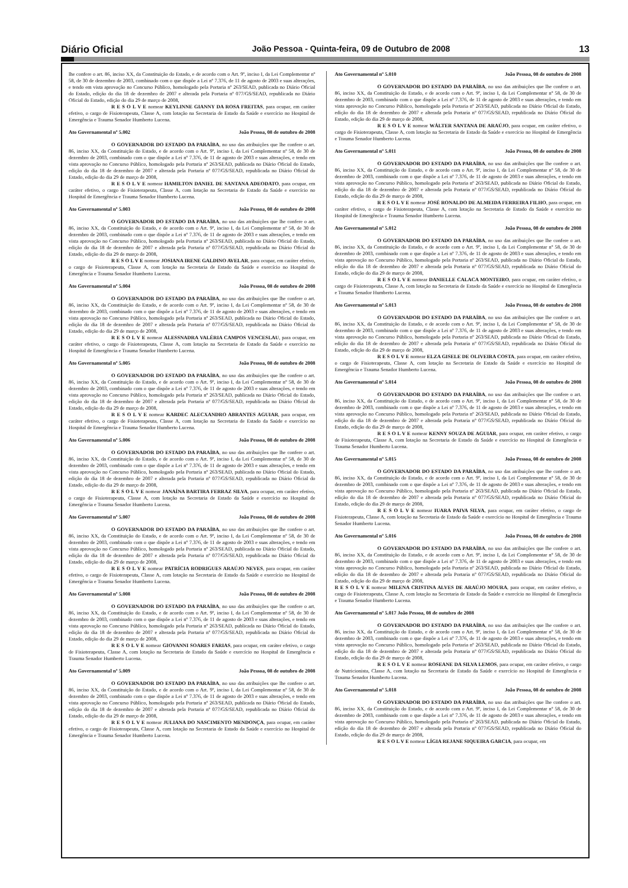Diário Oficial João Pessoa - Quinta-feira, 09 de Outubro de 2008 13
lhe confere o art. 86, inciso XX, da Constituição do Estado, e de acordo com o Art. 9º, inciso I, da Lei Complementar nº 58, de 30 de dezembro de 2003, combinado com o que dispõe a Lei nº 7.376, de 11 de agosto de 2003 e suas alterações, e tendo em vista aprovação no Concurso Público, homologado pela Portaria nº 263/SEAD, publicada no Diário Oficial do Estado, edição do dia 18 de dezembro de 2007 e alterada pela Portaria nº 077/GS/SEAD, republicada no Diário Oficial do Estado, edição do dia 29 de março de 2008,
R E S O L V E nomear KEYLINNE GIANNY DA ROSA FREITAS, para ocupar, em caráter efetivo, o cargo de Fisioterapeuta, Classe A, com lotação na Secretaria de Estado da Saúde e exercício no Hospital de Emergência e Trauma Senador Humberto Lucena.
Ato Governamental nº 5.002 João Pessoa, 08 de outubro de 2008
O GOVERNADOR DO ESTADO DA PARAÍBA, no uso das atribuições que lhe confere o art. 86, inciso XX, da Constituição do Estado, e de acordo com o Art. 9º, inciso I, da Lei Complementar nº 58, de 30 de dezembro de 2003, combinado com o que dispõe a Lei nº 7.376, de 11 de agosto de 2003 e suas alterações, e tendo em vista aprovação no Concurso Público, homologado pela Portaria nº 263/SEAD, publicada no Diário Oficial do Estado, edição do dia 18 de dezembro de 2007 e alterada pela Portaria nº 077/GS/SEAD, republicada no Diário Oficial do Estado, edição do dia 29 de março de 2008,
R E S O L V E nomear HAMILTON DANIEL DE SANTANA ADEODATO, para ocupar, em caráter efetivo, o cargo de Fisioterapeuta, Classe A, com lotação na Secretaria de Estado da Saúde e exercício no Hospital de Emergência e Trauma Senador Humberto Lucena.
Ato Governamental nº 5.003 João Pessoa, 08 de outubro de 2008
O GOVERNADOR DO ESTADO DA PARAÍBA, no uso das atribuições que lhe confere o art. 86, inciso XX, da Constituição do Estado, e de acordo com o Art. 9º, inciso I, da Lei Complementar nº 58, de 30 de dezembro de 2003, combinado com o que dispõe a Lei nº 7.376, de 11 de agosto de 2003 e suas alterações, e tendo em vista aprovação no Concurso Público, homologado pela Portaria nº 263/SEAD, publicada no Diário Oficial do Estado, edição do dia 18 de dezembro de 2007 e alterada pela Portaria nº 077/GS/SEAD, republicada no Diário Oficial do Estado, edição do dia 29 de março de 2008,
R E S O L V E nomear JOSIANA IRENE GALDINO AVELAR, para ocupar, em caráter efetivo, o cargo de Fisioterapeuta, Classe A, com lotação na Secretaria de Estado da Saúde e exercício no Hospital de Emergência e Trauma Senador Humberto Lucena.
Ato Governamental nº 5.004 João Pessoa, 08 de outubro de 2008
O GOVERNADOR DO ESTADO DA PARAÍBA, no uso das atribuições que lhe confere o art. 86, inciso XX, da Constituição do Estado, e de acordo com o Art. 9º, inciso I, da Lei Complementar nº 58, de 30 de dezembro de 2003, combinado com o que dispõe a Lei nº 7.376, de 11 de agosto de 2003 e suas alterações, e tendo em vista aprovação no Concurso Público, homologado pela Portaria nº 263/SEAD, publicada no Diário Oficial do Estado, edição do dia 18 de dezembro de 2007 e alterada pela Portaria nº 077/GS/SEAD, republicada no Diário Oficial do Estado, edição do dia 29 de março de 2008,
R E S O L V E nomear ALESSNADRA VALÉRIA CAMPOS VENCESLAU, para ocupar, em caráter efetivo, o cargo de Fisioterapeuta, Classe A, com lotação na Secretaria de Estado da Saúde e exercício no Hospital de Emergência e Trauma Senador Humberto Lucena.
Ato Governamental nº 5.005 João Pessoa, 08 de outubro de 2008
O GOVERNADOR DO ESTADO DA PARAÍBA, no uso das atribuições que lhe confere o art. 86, inciso XX, da Constituição do Estado, e de acordo com o Art. 9º, inciso I, da Lei Complementar nº 58, de 30 de dezembro de 2003, combinado com o que dispõe a Lei nº 7.376, de 11 de agosto de 2003 e suas alterações, e tendo em vista aprovação no Concurso Público, homologado pela Portaria nº 263/SEAD, publicada no Diário Oficial do Estado, edição do dia 18 de dezembro de 2007 e alterada pela Portaria nº 077/GS/SEAD, republicada no Diário Oficial do Estado, edição do dia 29 de março de 2008,
R E S O L V E nomear KARDEC ALECXANDRO ABRANTES AGUIAR, para ocupar, em caráter efetivo, o cargo de Fisioterapeuta, Classe A, com lotação na Secretaria de Estado da Saúde e exercício no Hospital de Emergência e Trauma Senador Humberto Lucena.
Ato Governamental nº 5.006 João Pessoa, 08 de outubro de 2008
O GOVERNADOR DO ESTADO DA PARAÍBA, no uso das atribuições que lhe confere o art. 86, inciso XX, da Constituição do Estado, e de acordo com o Art. 9º, inciso I, da Lei Complementar nº 58, de 30 de dezembro de 2003, combinado com o que dispõe a Lei nº 7.376, de 11 de agosto de 2003 e suas alterações, e tendo em vista aprovação no Concurso Público, homologado pela Portaria nº 263/SEAD, publicada no Diário Oficial do Estado, edição do dia 18 de dezembro de 2007 e alterada pela Portaria nº 077/GS/SEAD, republicada no Diário Oficial do Estado, edição do dia 29 de março de 2008,
R E S O L V E nomear JANAÍNA BARTIRA FERRAZ SILVA, para ocupar, em caráter efetivo, o cargo de Fisioterapeuta, Classe A, com lotação na Secretaria de Estado da Saúde e exercício no Hospital de Emergência e Trauma Senador Humberto Lucena.
Ato Governamental nº 5.007 João Pessoa, 08 de outubro de 2008
O GOVERNADOR DO ESTADO DA PARAÍBA, no uso das atribuições que lhe confere o art. 86, inciso XX, da Constituição do Estado, e de acordo com o Art. 9º, inciso I, da Lei Complementar nº 58, de 30 de dezembro de 2003, combinado com o que dispõe a Lei nº 7.376, de 11 de agosto de 2003 e suas alterações, e tendo em vista aprovação no Concurso Público, homologado pela Portaria nº 263/SEAD, publicada no Diário Oficial do Estado, edição do dia 18 de dezembro de 2007 e alterada pela Portaria nº 077/GS/SEAD, republicada no Diário Oficial do Estado, edição do dia 29 de março de 2008,
R E S O L V E nomear PATRÍCIA RODRIGUES ARAÚJO NEVES, para ocupar, em caráter efetivo, o cargo de Fisioterapeuta, Classe A, com lotação na Secretaria de Estado da Saúde e exercício no Hospital de Emergência e Trauma Senador Humberto Lucena.
Ato Governamental nº 5.008 João Pessoa, 08 de outubro de 2008
O GOVERNADOR DO ESTADO DA PARAÍBA, no uso das atribuições que lhe confere o art. 86, inciso XX, da Constituição do Estado, e de acordo com o Art. 9º, inciso I, da Lei Complementar nº 58, de 30 de dezembro de 2003, combinado com o que dispõe a Lei nº 7.376, de 11 de agosto de 2003 e suas alterações, e tendo em vista aprovação no Concurso Público, homologado pela Portaria nº 263/SEAD, publicada no Diário Oficial do Estado, edição do dia 18 de dezembro de 2007 e alterada pela Portaria nº 077/GS/SEAD, republicada no Diário Oficial do Estado, edição do dia 29 de março de 2008,
R E S O L V E nomear GIOVANNI SOARES FARIAS, para ocupar, em caráter efetivo, o cargo de Fisioterapeuta, Classe A, com lotação na Secretaria de Estado da Saúde e exercício no Hospital de Emergência e Trauma Senador Humberto Lucena.
Ato Governamental nº 5.009 João Pessoa, 08 de outubro de 2008
O GOVERNADOR DO ESTADO DA PARAÍBA, no uso das atribuições que lhe confere o art. 86, inciso XX, da Constituição do Estado, e de acordo com o Art. 9º, inciso I, da Lei Complementar nº 58, de 30 de dezembro de 2003, combinado com o que dispõe a Lei nº 7.376, de 11 de agosto de 2003 e suas alterações, e tendo em vista aprovação no Concurso Público, homologado pela Portaria nº 263/SEAD, publicada no Diário Oficial do Estado, edição do dia 18 de dezembro de 2007 e alterada pela Portaria nº 077/GS/SEAD, republicada no Diário Oficial do Estado, edição do dia 29 de março de 2008,
R E S O L V E nomear JULIANA DO NASCIMENTO MENDONÇA, para ocupar, em caráter efetivo, o cargo de Fisioterapeuta, Classe A, com lotação na Secretaria de Estado da Saúde e exercício no Hospital de Emergência e Trauma Senador Humberto Lucena.
Ato Governamental nº 5.010 João Pessoa, 08 de outubro de 2008
O GOVERNADOR DO ESTADO DA PARAÍBA, no uso das atribuições que lhe confere o art. 86, inciso XX, da Constituição do Estado, e de acordo com o Art. 9º, inciso I, da Lei Complementar nº 58, de 30 de dezembro de 2003, combinado com o que dispõe a Lei nº 7.376, de 11 de agosto de 2003 e suas alterações, e tendo em vista aprovação no Concurso Público, homologado pela Portaria nº 263/SEAD, publicada no Diário Oficial do Estado, edição do dia 18 de dezembro de 2007 e alterada pela Portaria nº 077/GS/SEAD, republicada no Diário Oficial do Estado, edição do dia 29 de março de 2008,
R E S O L V E nomear WÁLTER SANTANA DE ARAÚJO, para ocupar, em caráter efetivo, o cargo de Fisioterapeuta, Classe A, com lotação na Secretaria de Estado da Saúde e exercício no Hospital de Emergência e Trauma Senador Humberto Lucena.
Ato Governamental nº 5.011 João Pessoa, 08 de outubro de 2008
O GOVERNADOR DO ESTADO DA PARAÍBA, no uso das atribuições que lhe confere o art. 86, inciso XX, da Constituição do Estado, e de acordo com o Art. 9º, inciso I, da Lei Complementar nº 58, de 30 de dezembro de 2003, combinado com o que dispõe a Lei nº 7.376, de 11 de agosto de 2003 e suas alterações, e tendo em vista aprovação no Concurso Público, homologado pela Portaria nº 263/SEAD, publicada no Diário Oficial do Estado, edição do dia 18 de dezembro de 2007 e alterada pela Portaria nº 077/GS/SEAD, republicada no Diário Oficial do Estado, edição do dia 29 de março de 2008,
R E S O L V E nomear JOSÉ RONALDO DE ALMEIDA FERREIRA FILHO, para ocupar, em caráter efetivo, o cargo de Fisioterapeuta, Classe A, com lotação na Secretaria de Estado da Saúde e exercício no Hospital de Emergência e Trauma Senador Humberto Lucena.
Ato Governamental nº 5.012 João Pessoa, 08 de outubro de 2008
O GOVERNADOR DO ESTADO DA PARAÍBA, no uso das atribuições que lhe confere o art. 86, inciso XX, da Constituição do Estado, e de acordo com o Art. 9º, inciso I, da Lei Complementar nº 58, de 30 de dezembro de 2003, combinado com o que dispõe a Lei nº 7.376, de 11 de agosto de 2003 e suas alterações, e tendo em vista aprovação no Concurso Público, homologado pela Portaria nº 263/SEAD, publicada no Diário Oficial do Estado, edição do dia 18 de dezembro de 2007 e alterada pela Portaria nº 077/GS/SEAD, republicada no Diário Oficial do Estado, edição do dia 29 de março de 2008,
R E S O L V E nomear DANIELLE CALACA MONTEIRO, para ocupar, em caráter efetivo, o cargo de Fisioterapeuta, Classe A, com lotação na Secretaria de Estado da Saúde e exercício no Hospital de Emergência e Trauma Senador Humberto Lucena.
Ato Governamental nº 5.013 João Pessoa, 08 de outubro de 2008
O GOVERNADOR DO ESTADO DA PARAÍBA, no uso das atribuições que lhe confere o art. 86, inciso XX, da Constituição do Estado, e de acordo com o Art. 9º, inciso I, da Lei Complementar nº 58, de 30 de dezembro de 2003, combinado com o que dispõe a Lei nº 7.376, de 11 de agosto de 2003 e suas alterações, e tendo em vista aprovação no Concurso Público, homologado pela Portaria nº 263/SEAD, publicada no Diário Oficial do Estado, edição do dia 18 de dezembro de 2007 e alterada pela Portaria nº 077/GS/SEAD, republicada no Diário Oficial do Estado, edição do dia 29 de março de 2008,
R E S O L V E nomear ELZA GISELE DE OLIVEIRA COSTA, para ocupar, em caráter efetivo, o cargo de Fisioterapeuta, Classe A, com lotação na Secretaria de Estado da Saúde e exercício no Hospital de Emergência e Trauma Senador Humberto Lucena.
Ato Governamental nº 5.014 João Pessoa, 08 de outubro de 2008
O GOVERNADOR DO ESTADO DA PARAÍBA, no uso das atribuições que lhe confere o art. 86, inciso XX, da Constituição do Estado, e de acordo com o Art. 9º, inciso I, da Lei Complementar nº 58, de 30 de dezembro de 2003, combinado com o que dispõe a Lei nº 7.376, de 11 de agosto de 2003 e suas alterações, e tendo em vista aprovação no Concurso Público, homologado pela Portaria nº 263/SEAD, publicada no Diário Oficial do Estado, edição do dia 18 de dezembro de 2007 e alterada pela Portaria nº 077/GS/SEAD, republicada no Diário Oficial do Estado, edição do dia 29 de março de 2008,
R E S O L V E nomear KENNY SOUZA DE AGUIAR, para ocupar, em caráter efetivo, o cargo de Fisioterapeuta, Classe A, com lotação na Secretaria de Estado da Saúde e exercício no Hospital de Emergência e Trauma Senador Humberto Lucena.
Ato Governamental nº 5.015 João Pessoa, 08 de outubro de 2008
O GOVERNADOR DO ESTADO DA PARAÍBA, no uso das atribuições que lhe confere o art. 86, inciso XX, da Constituição do Estado, e de acordo com o Art. 9º, inciso I, da Lei Complementar nº 58, de 30 de dezembro de 2003, combinado com o que dispõe a Lei nº 7.376, de 11 de agosto de 2003 e suas alterações, e tendo em vista aprovação no Concurso Público, homologado pela Portaria nº 263/SEAD, publicada no Diário Oficial do Estado, edição do dia 18 de dezembro de 2007 e alterada pela Portaria nº 077/GS/SEAD, republicada no Diário Oficial do Estado, edição do dia 29 de março de 2008,
R E S O L V E nomear IUARA PAIVA SILVA, para ocupar, em caráter efetivo, o cargo de Fisioterapeuta, Classe A, com lotação na Secretaria de Estado da Saúde e exercício no Hospital de Emergência e Trauma Senador Humberto Lucena.
Ato Governamental nº 5.016 João Pessoa, 08 de outubro de 2008
O GOVERNADOR DO ESTADO DA PARAÍBA, no uso das atribuições que lhe confere o art. 86, inciso XX, da Constituição do Estado, e de acordo com o Art. 9º, inciso I, da Lei Complementar nº 58, de 30 de dezembro de 2003, combinado com o que dispõe a Lei nº 7.376, de 11 de agosto de 2003 e suas alterações, e tendo em vista aprovação no Concurso Público, homologado pela Portaria nº 263/SEAD, publicada no Diário Oficial do Estado, edição do dia 18 de dezembro de 2007 e alterada pela Portaria nº 077/GS/SEAD, republicada no Diário Oficial do Estado, edição do dia 29 de março de 2008,
R E S O L V E nomear MILENA CRISTINA ALVES DE ARAÚJO MOURA, para ocupar, em caráter efetivo, o cargo de Fisioterapeuta, Classe A, com lotação na Secretaria de Estado da Saúde e exercício no Hospital de Emergência e Trauma Senador Humberto Lucena.
Ato Governamental nº 5.017 João Pessoa, 08 de outubro de 2008
O GOVERNADOR DO ESTADO DA PARAÍBA, no uso das atribuições que lhe confere o art. 86, inciso XX, da Constituição do Estado, e de acordo com o Art. 9º, inciso I, da Lei Complementar nº 58, de 30 de dezembro de 2003, combinado com o que dispõe a Lei nº 7.376, de 11 de agosto de 2003 e suas alterações, e tendo em vista aprovação no Concurso Público, homologado pela Portaria nº 263/SEAD, publicada no Diário Oficial do Estado, edição do dia 18 de dezembro de 2007 e alterada pela Portaria nº 077/GS/SEAD, republicada no Diário Oficial do Estado, edição do dia 29 de março de 2008,
R E S O L V E nomear ROSEANE DA SILVA LEMOS, para ocupar, em caráter efetivo, o cargo de Nutricionista, Classe A, com lotação na Secretaria de Estado da Saúde e exercício no Hospital de Emergência e Trauma Senador Humberto Lucena.
Ato Governamental nº 5.018 João Pessoa, 08 de outubro de 2008
O GOVERNADOR DO ESTADO DA PARAÍBA, no uso das atribuições que lhe confere o art. 86, inciso XX, da Constituição do Estado, e de acordo com o Art. 9º, inciso I, da Lei Complementar nº 58, de 30 de dezembro de 2003, combinado com o que dispõe a Lei nº 7.376, de 11 de agosto de 2003 e suas alterações, e tendo em vista aprovação no Concurso Público, homologado pela Portaria nº 263/SEAD, publicada no Diário Oficial do Estado, edição do dia 18 de dezembro de 2007 e alterada pela Portaria nº 077/GS/SEAD, republicada no Diário Oficial do Estado, edição do dia 29 de março de 2008,
R E S O L V E nomear LÍGIA REJANE SIQUEIRA GARCIA, para ocupar, em